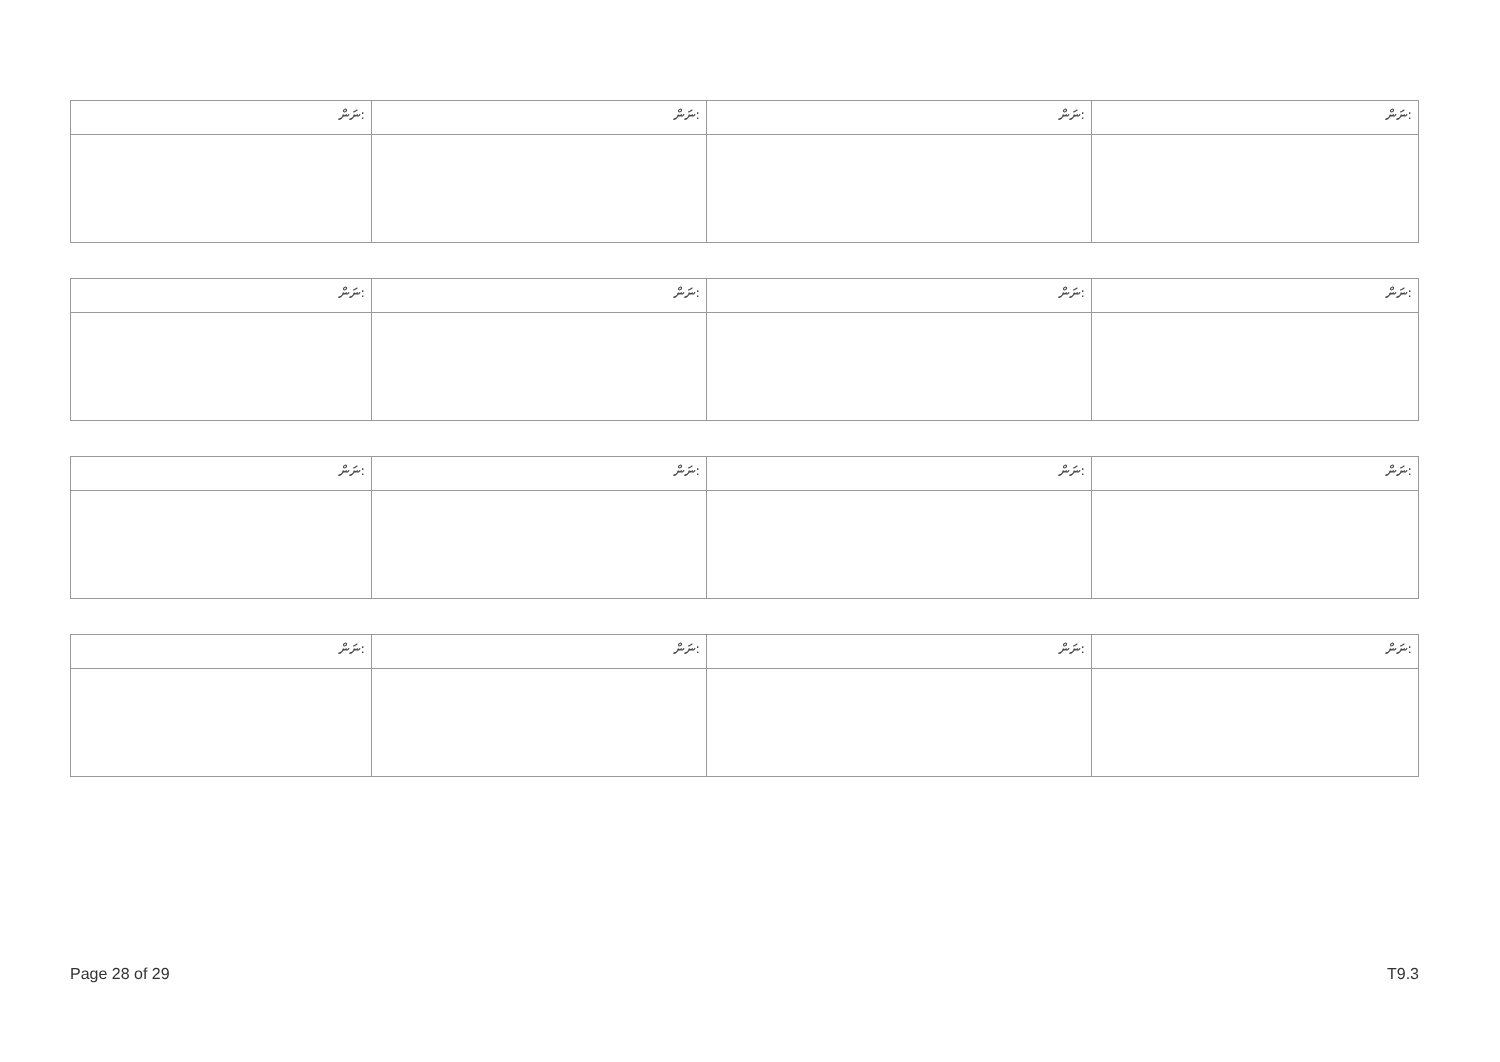| ނަން: | ނަން: | ނަން: | ނަން: |
| --- | --- | --- | --- |
| ނަން: | ނަން: | ނަން: | ނަން: |
| --- | --- | --- | --- |
| ނަން: | ނަން: | ނަން: | ނަން: |
| --- | --- | --- | --- |
| ނަން: | ނަން: | ނަން: | ނަން: |
| --- | --- | --- | --- |
Page 28 of 29 T9.3